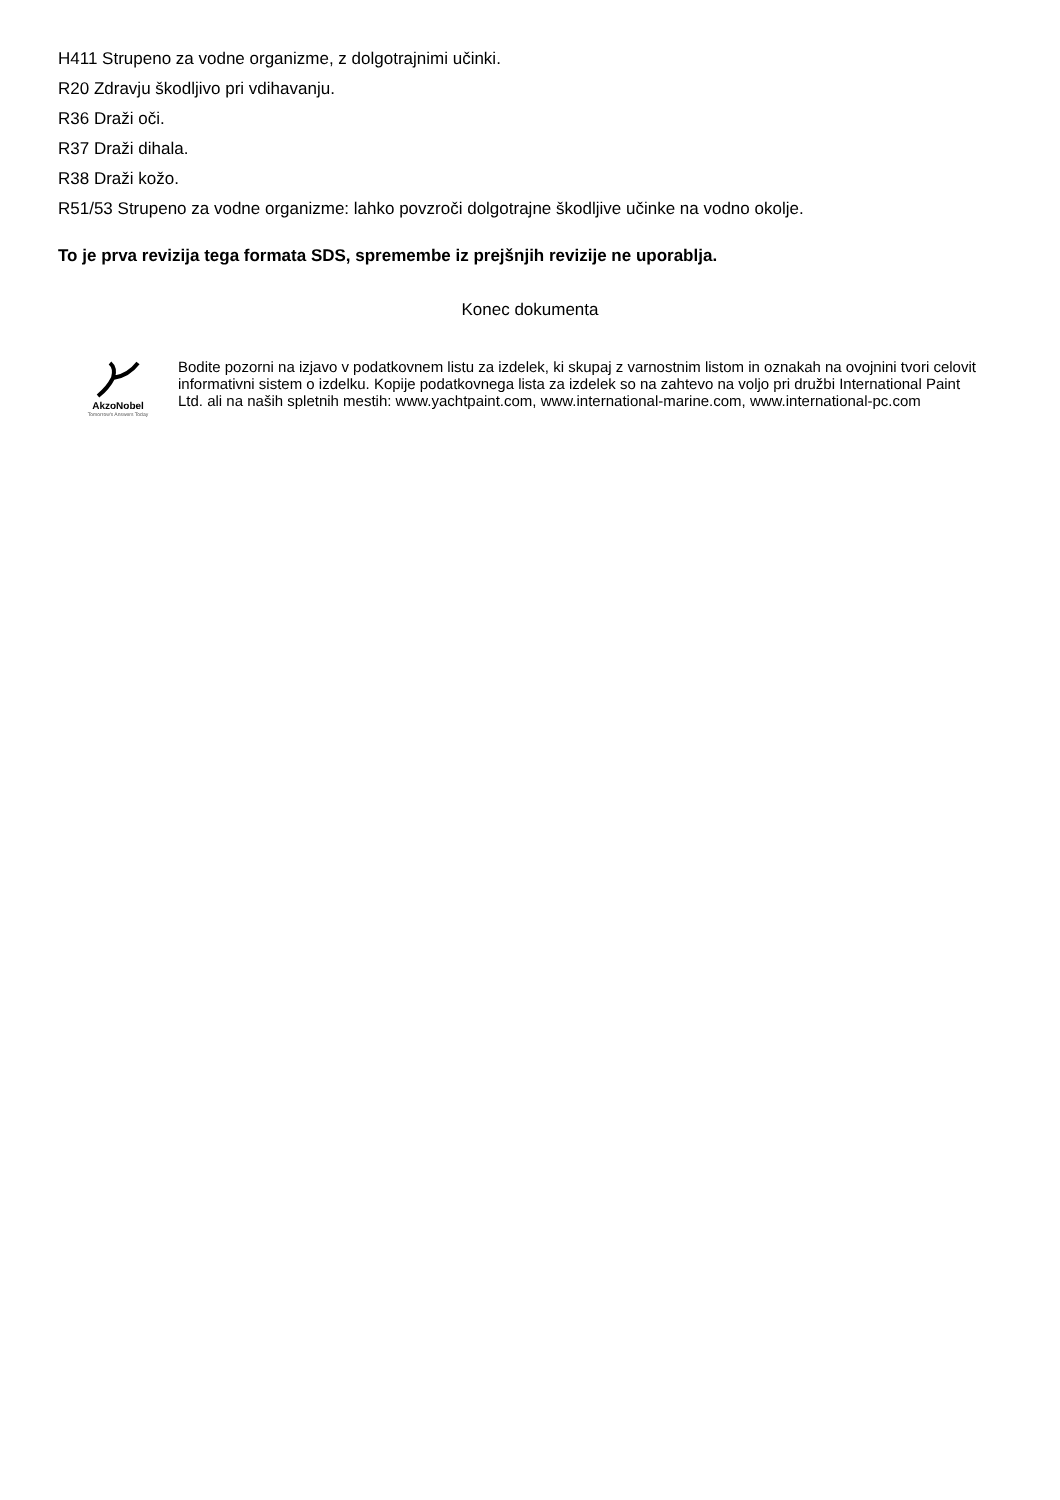H411 Strupeno za vodne organizme, z dolgotrajnimi učinki.
R20 Zdravju škodljivo pri vdihavanju.
R36 Draži oči.
R37 Draži dihala.
R38 Draži kožo.
R51/53 Strupeno za vodne organizme: lahko povzroči dolgotrajne škodljive učinke na vodno okolje.
To je prva revizija tega formata SDS, spremembe iz prejšnjih revizije ne uporablja.
Konec dokumenta
AkzoNobel
Tomorrow's Answers Today
Bodite pozorni na izjavo v podatkovnem listu za izdelek, ki skupaj z varnostnim listom in oznakah na ovojnini tvori celovit informativni sistem o izdelku. Kopije podatkovnega lista za izdelek so na zahtevo na voljo pri družbi International Paint Ltd. ali na naših spletnih mestih: www.yachtpaint.com, www.international-marine.com, www.international-pc.com